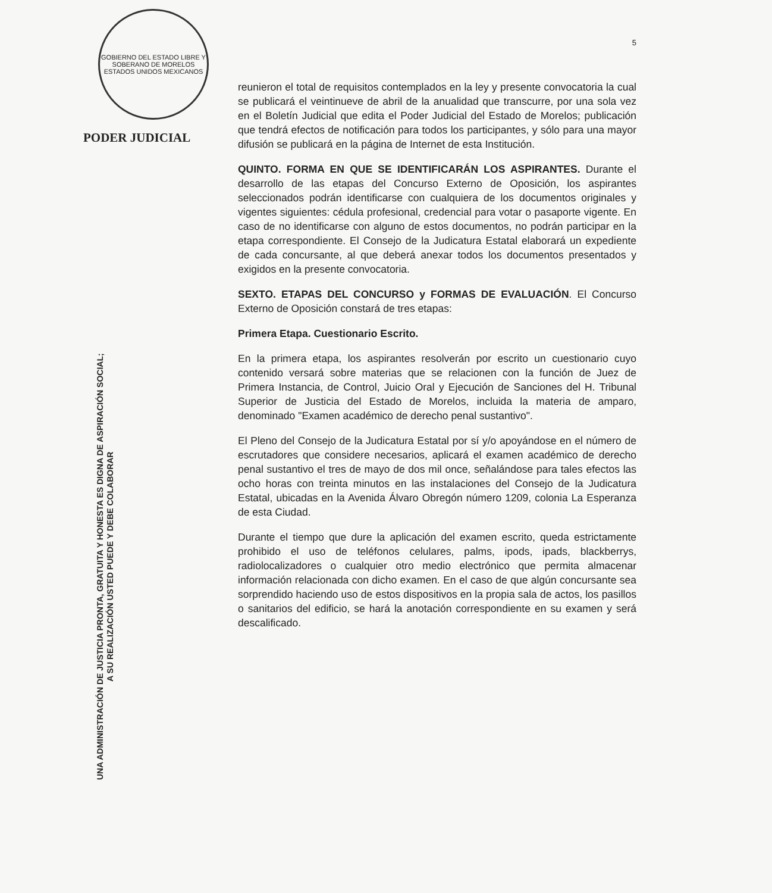GOBIERNO DEL ESTADO LIBRE Y SOBERANO DE MORELOS
ESTADOS UNIDOS MEXICANOS
PODER JUDICIAL
UNA ADMINISTRACIÓN DE JUSTICIA PRONTA, GRATUITA Y HONESTA ES DIGNA DE ASPIRACIÓN SOCIAL;
A SU REALIZACIÓN USTED PUEDE Y DEBE COLABORAR
5
reunieron el total de requisitos contemplados en la ley y presente convocatoria la cual se publicará el veintinueve de abril de la anualidad que transcurre, por una sola vez en el Boletín Judicial que edita el Poder Judicial del Estado de Morelos; publicación que tendrá efectos de notificación para todos los participantes, y sólo para una mayor difusión se publicará en la página de Internet de esta Institución.
QUINTO. FORMA EN QUE SE IDENTIFICARÁN LOS ASPIRANTES. Durante el desarrollo de las etapas del Concurso Externo de Oposición, los aspirantes seleccionados podrán identificarse con cualquiera de los documentos originales y vigentes siguientes: cédula profesional, credencial para votar o pasaporte vigente. En caso de no identificarse con alguno de estos documentos, no podrán participar en la etapa correspondiente. El Consejo de la Judicatura Estatal elaborará un expediente de cada concursante, al que deberá anexar todos los documentos presentados y exigidos en la presente convocatoria.
SEXTO. ETAPAS DEL CONCURSO y FORMAS DE EVALUACIÓN. El Concurso Externo de Oposición constará de tres etapas:
Primera Etapa. Cuestionario Escrito.
En la primera etapa, los aspirantes resolverán por escrito un cuestionario cuyo contenido versará sobre materias que se relacionen con la función de Juez de Primera Instancia, de Control, Juicio Oral y Ejecución de Sanciones del H. Tribunal Superior de Justicia del Estado de Morelos, incluida la materia de amparo, denominado "Examen académico de derecho penal sustantivo".
El Pleno del Consejo de la Judicatura Estatal por sí y/o apoyándose en el número de escrutadores que considere necesarios, aplicará el examen académico de derecho penal sustantivo el tres de mayo de dos mil once, señalándose para tales efectos las ocho horas con treinta minutos en las instalaciones del Consejo de la Judicatura Estatal, ubicadas en la Avenida Álvaro Obregón número 1209, colonia La Esperanza de esta Ciudad.
Durante el tiempo que dure la aplicación del examen escrito, queda estrictamente prohibido el uso de teléfonos celulares, palms, ipods, ipads, blackberrys, radiolocalizadores o cualquier otro medio electrónico que permita almacenar información relacionada con dicho examen. En el caso de que algún concursante sea sorprendido haciendo uso de estos dispositivos en la propia sala de actos, los pasillos o sanitarios del edificio, se hará la anotación correspondiente en su examen y será descalificado.